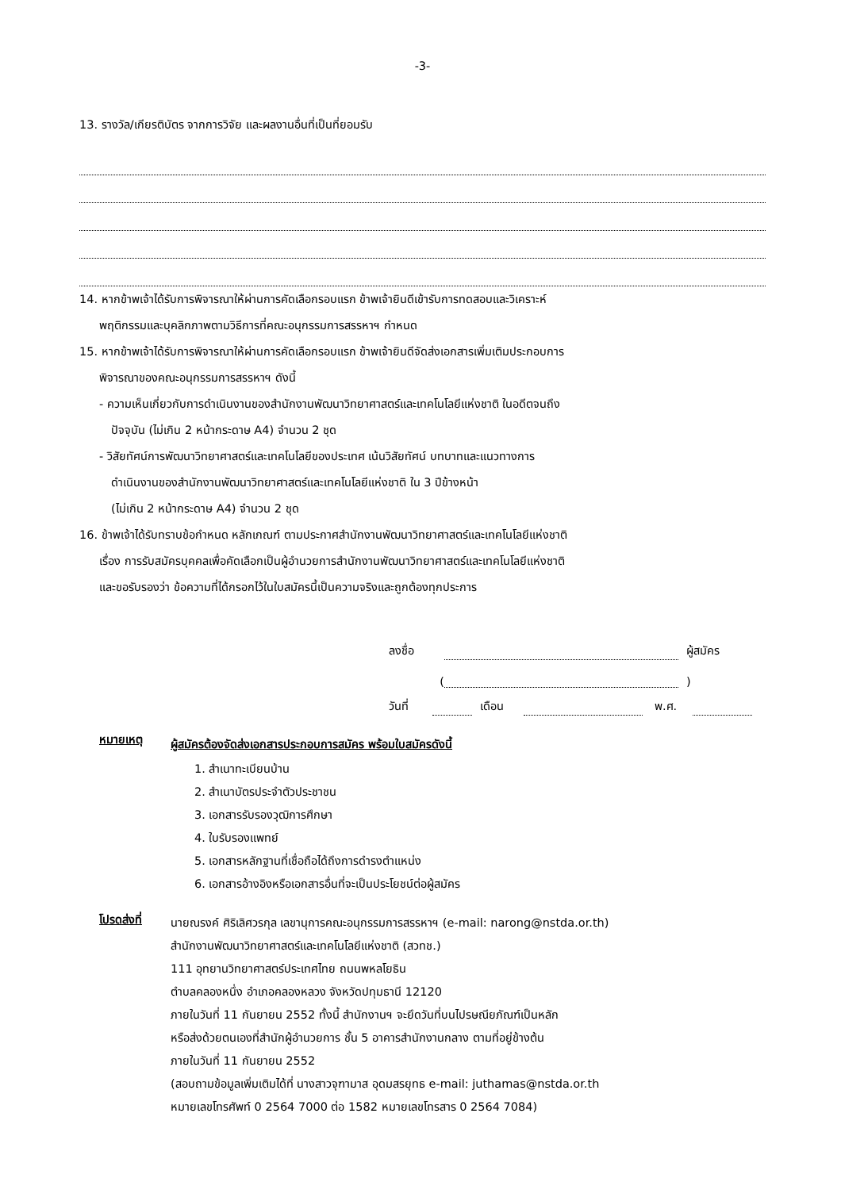-3-
13. รางวัล/เกียรติบัตร จากการวิจัย และผลงานอื่นที่เป็นที่ยอมรับ
14. หากข้าพเจ้าได้รับการพิจารณาให้ผ่านการคัดเลือกรอบแรก ข้าพเจ้ายินดีเข้ารับการทดสอบและวิเคราะห์
พฤติกรรมและบุคลิกภาพตามวิธีการที่คณะอนุกรรมการสรรหาฯ กำหนด
15. หากข้าพเจ้าได้รับการพิจารณาให้ผ่านการคัดเลือกรอบแรก ข้าพเจ้ายินดีจัดส่งเอกสารเพิ่มเติมประกอบการ
พิจารณาของคณะอนุกรรมการสรรหาฯ ดังนี้
- ความเห็นเกี่ยวกับการดำเนินงานของสำนักงานพัฒนาวิทยาศาสตร์และเทคโนโลยีแห่งชาติ ในอดีตจนถึง
ปัจจุบัน (ไม่เกิน 2 หน้ากระดาษ A4) จำนวน 2 ชุด
- วิสัยทัศน์การพัฒนาวิทยาศาสตร์และเทคโนโลยีของประเทศ เน้นวิสัยทัศน์ บทบาทและแนวทางการ
ดำเนินงานของสำนักงานพัฒนาวิทยาศาสตร์และเทคโนโลยีแห่งชาติ ใน 3 ปีข้างหน้า
(ไม่เกิน 2 หน้ากระดาษ A4) จำนวน 2 ชุด
16. ข้าพเจ้าได้รับทราบข้อกำหนด หลักเกณฑ์ ตามประกาศสำนักงานพัฒนาวิทยาศาสตร์และเทคโนโลยีแห่งชาติ
เรื่อง การรับสมัครบุคคลเพื่อคัดเลือกเป็นผู้อำนวยการสำนักงานพัฒนาวิทยาศาสตร์และเทคโนโลยีแห่งชาติ
และขอรับรองว่า ข้อความที่ได้กรอกไว้ในใบสมัครนี้เป็นความจริงและถูกต้องทุกประการ
ลงชื่อ ผู้สมัคร
( )
วันที่ เดือน พ.ศ.
หมายเหตุ
ผู้สมัครต้องจัดส่งเอกสารประกอบการสมัคร พร้อมใบสมัครดังนี้
1. สำเนาทะเบียนบ้าน
2. สำเนาบัตรประจำตัวประชาชน
3. เอกสารรับรองวุฒิการศึกษา
4. ใบรับรองแพทย์
5. เอกสารหลักฐานที่เชื่อถือได้ถึงการดำรงตำแหน่ง
6. เอกสารอ้างอิงหรือเอกสารอื่นที่จะเป็นประโยชน์ต่อผู้สมัคร
โปรดส่งที่
นายณรงค์ ศิริเลิศวรกุล เลขานุการคณะอนุกรรมการสรรหาฯ (e-mail: narong@nstda.or.th)
สำนักงานพัฒนาวิทยาศาสตร์และเทคโนโลยีแห่งชาติ (สวทช.)
111 อุทยานวิทยาศาสตร์ประเทศไทย ถนนพหลโยธิน
ตำบลคลองหนึ่ง อำเภอคลองหลวง จังหวัดปทุมธานี 12120
ภายในวันที่ 11 กันยายน 2552 ทั้งนี้ สำนักงานฯ จะยึดวันที่บนไปรษณียภัณฑ์เป็นหลัก
หรือส่งด้วยตนเองที่สำนักผู้อำนวยการ ชั้น 5 อาคารสำนักงานกลาง ตามที่อยู่ข้างต้น
ภายในวันที่ 11 กันยายน 2552
(สอบถามข้อมูลเพิ่มเติมได้ที่ นางสาวจุฑามาส อุดมสรยุทธ e-mail: juthamas@nstda.or.th
หมายเลขโทรศัพท์ 0 2564 7000 ต่อ 1582 หมายเลขโทรสาร 0 2564 7084)